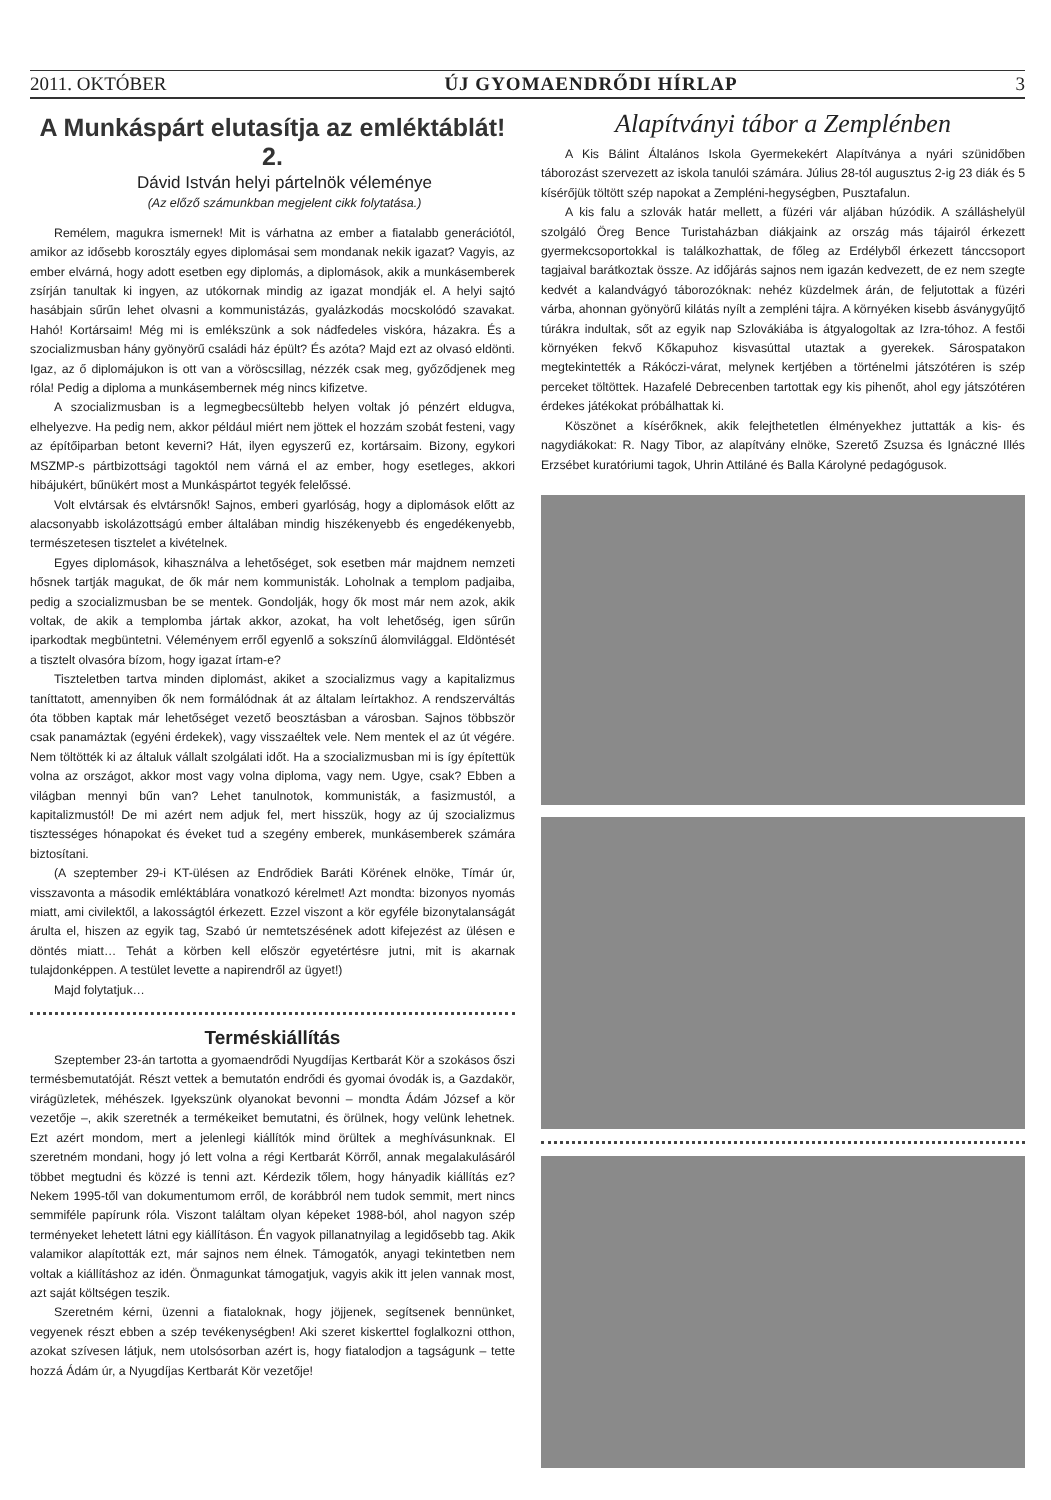2011. OKTÓBER ÚJ GYOMAENDRŐDI HÍRLAP 3
A Munkáspárt elutasítja az emléktáblát! 2.
Dávid István helyi pártelnök véleménye
(Az előző számunkban megjelent cikk folytatása.)
Remélem, magukra ismernek! Mit is várhatna az ember a fiatalabb generációtól, amikor az idősebb korosztály egyes diplomásai sem mondanak nekik igazat? Vagyis, az ember elvárná, hogy adott esetben egy diplomás, a diplomások, akik a munkásemberek zsírján tanultak ki ingyen, az utókornak mindig az igazat mondják el. A helyi sajtó hasábjain sűrűn lehet olvasni a kommunistázás, gyalázkodás mocskolódó szavakat. Hahó! Kortársaim! Még mi is emlékszünk a sok nádfedeles viskóra, házakra. És a szocializmusban hány gyönyörű családi ház épült? És azóta? Majd ezt az olvasó eldönti. Igaz, az ő diplomájukon is ott van a vöröscsillag, nézzék csak meg, győződjenek meg róla! Pedig a diploma a munkásembernek még nincs kifizetve.
A szocializmusban is a legmegbecsültebb helyen voltak jó pénzért eldugva, elhelyezve. Ha pedig nem, akkor például miért nem jöttek el hozzám szobát festeni, vagy az építőiparban betont keverni? Hát, ilyen egyszerű ez, kortársaim. Bizony, egykori MSZMP-s pártbizottsági tagoktól nem várná el az ember, hogy esetleges, akkori hibájukért, bűnükért most a Munkáspártot tegyék felelőssé.
Volt elvtársak és elvtársnők! Sajnos, emberi gyarlóság, hogy a diplomások előtt az alacsonyabb iskolázottságú ember általában mindig hiszékenyebb és engedékenyebb, természetesen tisztelet a kivételnek.
Egyes diplomások, kihasználva a lehetőséget, sok esetben már majdnem nemzeti hősnek tartják magukat, de ők már nem kommunisták. Loholnak a templom padjaiba, pedig a szocializmusban be se mentek. Gondolják, hogy ők most már nem azok, akik voltak, de akik a templomba jártak akkor, azokat, ha volt lehetőség, igen sűrűn iparkodtak megbüntetni. Véleményem erről egyenlő a sokszínű álomvilággal. Eldöntését a tisztelt olvasóra bízom, hogy igazat írtam-e?
Tiszteletben tartva minden diplomást, akiket a szocializmus vagy a kapitalizmus taníttatott, amennyiben ők nem formálódnak át az általam leírtakhoz. A rendszerváltás óta többen kaptak már lehetőséget vezető beosztásban a városban. Sajnos többször csak panamáztak (egyéni érdekek), vagy visszaéltek vele. Nem mentek el az út végére. Nem töltötték ki az általuk vállalt szolgálati időt. Ha a szocializmusban mi is így építettük volna az országot, akkor most vagy volna diploma, vagy nem. Ugye, csak? Ebben a világban mennyi bűn van? Lehet tanulnotok, kommunisták, a fasizmustól, a kapitalizmustól! De mi azért nem adjuk fel, mert hisszük, hogy az új szocializmus tisztességes hónapokat és éveket tud a szegény emberek, munkásemberek számára biztosítani.
(A szeptember 29-i KT-ülésen az Endrődiek Baráti Körének elnöke, Tímár úr, visszavonta a második emléktáblára vonatkozó kérelmet! Azt mondta: bizonyos nyomás miatt, ami civilektől, a lakosságtól érkezett. Ezzel viszont a kör egyféle bizonytalanságát árulta el, hiszen az egyik tag, Szabó úr nemtetszésének adott kifejezést az ülésen e döntés miatt… Tehát a körben kell először egyetértésre jutni, mit is akarnak tulajdonképpen. A testület levette a napirendről az ügyet!)
Majd folytatjuk…
Terméskiállítás
Szeptember 23-án tartotta a gyomaendrődi Nyugdíjas Kertbarát Kör a szokásos őszi termésbemutatóját. Részt vettek a bemutatón endrődi és gyomai óvodák is, a Gazdakör, virágüzletek, méhészek. Igyekszünk olyanokat bevonni – mondta Ádám József a kör vezetője –, akik szeretnék a termékeiket bemutatni, és örülnek, hogy velünk lehetnek. Ezt azért mondom, mert a jelenlegi kiállítók mind örültek a meghívásunknak. El szeretném mondani, hogy jó lett volna a régi Kertbarát Körről, annak megalakulásáról többet megtudni és közzé is tenni azt. Kérdezik tőlem, hogy hányadik kiállítás ez? Nekem 1995-től van dokumentumom erről, de korábbról nem tudok semmit, mert nincs semmiféle papírunk róla. Viszont találtam olyan képeket 1988-ból, ahol nagyon szép terményeket lehetett látni egy kiállításon. Én vagyok pillanatnyilag a legidősebb tag. Akik valamikor alapították ezt, már sajnos nem élnek. Támogatók, anyagi tekintetben nem voltak a kiállításhoz az idén. Önmagunkat támogatjuk, vagyis akik itt jelen vannak most, azt saját költségen teszik.
Szeretném kérni, üzenni a fiataloknak, hogy jöjjenek, segítsenek bennünket, vegyenek részt ebben a szép tevékenységben! Aki szeret kiskerttel foglalkozni otthon, azokat szívesen látjuk, nem utolsósorban azért is, hogy fiatalodjon a tagságunk – tette hozzá Ádám úr, a Nyugdíjas Kertbarát Kör vezetője!
Alapítványi tábor a Zemplénben
A Kis Bálint Általános Iskola Gyermekekért Alapítványa a nyári szünidőben táborozást szervezett az iskola tanulói számára. Július 28-tól augusztus 2-ig 23 diák és 5 kísérőjük töltött szép napokat a Zempléni-hegységben, Pusztafalun.
A kis falu a szlovák határ mellett, a füzéri vár aljában húzódik. A szálláshelyül szolgáló Öreg Bence Turistaházban diákjaink az ország más tájairól érkezett gyermekcsoportokkal is találkozhattak, de főleg az Erdélyből érkezett tánccsoport tagjaival barátkoztak össze. Az időjárás sajnos nem igazán kedvezett, de ez nem szegte kedvét a kalandvágyó táborozóknak: nehéz küzdelmek árán, de feljutottak a füzéri várba, ahonnan gyönyörű kilátás nyílt a zempléni tájra. A környéken kisebb ásványgyűjtő túrákra indultak, sőt az egyik nap Szlovákiába is átgyalogoltak az Izra-tóhoz. A festői környéken fekvő Kőkapuhoz kisvasúttal utaztak a gyerekek. Sárospatakon megtekintették a Rákóczi-várat, melynek kertjében a történelmi játszótéren is szép perceket töltöttek. Hazafelé Debrecenben tartottak egy kis pihenőt, ahol egy játszótéren érdekes játékokat próbálhattak ki.
Köszönet a kísérőknek, akik felejthetetlen élményekhez juttatták a kis- és nagydiákokat: R. Nagy Tibor, az alapítvány elnöke, Szerető Zsuzsa és Ignáczné Illés Erzsébet kuratóriumi tagok, Uhrin Attiláné és Balla Károlyné pedagógusok.